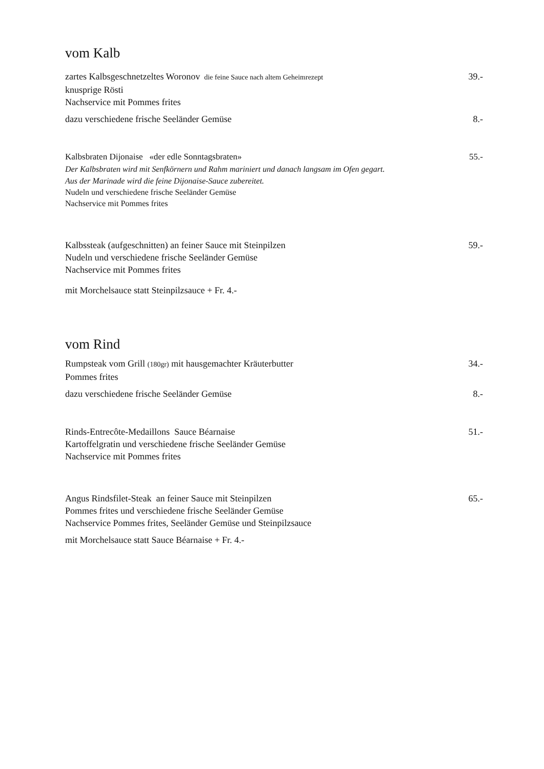vom Kalb
zartes Kalbsgeschnetzeltes Woronov die feine Sauce nach altem Geheimrezept
39.-
knusprige Rösti
Nachservice mit Pommes frites
dazu verschiedene frische Seeländer Gemüse
8.-
Kalbsbraten Dijonaise «der edle Sonntagsbraten»
55.-
Der Kalbsbraten wird mit Senfkörnern und Rahm mariniert und danach langsam im Ofen gegart.
Aus der Marinade wird die feine Dijonaise-Sauce zubereitet.
Nudeln und verschiedene frische Seeländer Gemüse
Nachservice mit Pommes frites
Kalbssteak (aufgeschnitten) an feiner Sauce mit Steinpilzen
59.-
Nudeln und verschiedene frische Seeländer Gemüse
Nachservice mit Pommes frites
mit Morchelsauce statt Steinpilzsauce + Fr. 4.-
vom Rind
Rumpsteak vom Grill (180gr) mit hausgemachter Kräuterbutter
34.-
Pommes frites
dazu verschiedene frische Seeländer Gemüse
8.-
Rinds-Entrecôte-Medaillons Sauce Béarnaise
51.-
Kartoffelgratin und verschiedene frische Seeländer Gemüse
Nachservice mit Pommes frites
Angus Rindsfilet-Steak an feiner Sauce mit Steinpilzen
65.-
Pommes frites und verschiedene frische Seeländer Gemüse
Nachservice Pommes frites, Seeländer Gemüse und Steinpilzsauce
mit Morchelsauce statt Sauce Béarnaise + Fr. 4.-